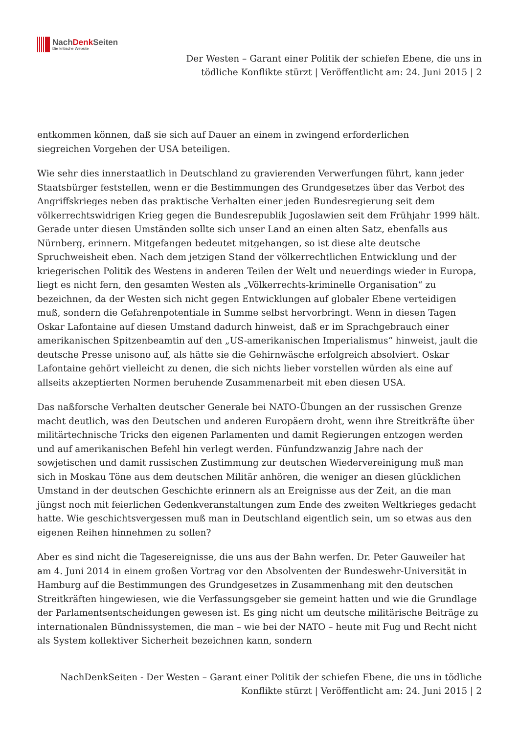NachDenk Seiten
Die kritische Website
Der Westen – Garant einer Politik der schiefen Ebene, die uns in tödliche Konflikte stürzt | Veröffentlicht am: 24. Juni 2015 | 2
entkommen können, daß sie sich auf Dauer an einem in zwingend erforderlichen
siegreichen Vorgehen der USA beteiligen.
Wie sehr dies innerstaatlich in Deutschland zu gravierenden Verwerfungen führt, kann jeder Staatsbürger feststellen, wenn er die Bestimmungen des Grundgesetzes über das Verbot des Angriffskrieges neben das praktische Verhalten einer jeden Bundesregierung seit dem völkerrechtswidrigen Krieg gegen die Bundesrepublik Jugoslawien seit dem Frühjahr 1999 hält. Gerade unter diesen Umständen sollte sich unser Land an einen alten Satz, ebenfalls aus Nürnberg, erinnern. Mitgefangen bedeutet mitgehangen, so ist diese alte deutsche Spruchweisheit eben. Nach dem jetzigen Stand der völkerrechtlichen Entwicklung und der kriegerischen Politik des Westens in anderen Teilen der Welt und neuerdings wieder in Europa, liegt es nicht fern, den gesamten Westen als „Völkerrechts-kriminelle Organisation“ zu bezeichnen, da der Westen sich nicht gegen Entwicklungen auf globaler Ebene verteidigen muß, sondern die Gefahrenpotentiale in Summe selbst hervorbringt. Wenn in diesen Tagen Oskar Lafontaine auf diesen Umstand dadurch hinweist, daß er im Sprachgebrauch einer amerikanischen Spitzenbeamtin auf den „US-amerikanischen Imperialismus“ hinweist, jault die deutsche Presse unisono auf, als hätte sie die Gehirnwäsche erfolgreich absolviert. Oskar Lafontaine gehört vielleicht zu denen, die sich nichts lieber vorstellen würden als eine auf allseits akzeptierten Normen beruhende Zusammenarbeit mit eben diesen USA.
Das naßforsche Verhalten deutscher Generale bei NATO-Übungen an der russischen Grenze macht deutlich, was den Deutschen und anderen Europäern droht, wenn ihre Streitkräfte über militärtechnische Tricks den eigenen Parlamenten und damit Regierungen entzogen werden und auf amerikanischen Befehl hin verlegt werden. Fünfundzwanzig Jahre nach der sowjetischen und damit russischen Zustimmung zur deutschen Wiedervereinigung muß man sich in Moskau Töne aus dem deutschen Militär anhören, die weniger an diesen glücklichen Umstand in der deutschen Geschichte erinnern als an Ereignisse aus der Zeit, an die man jüngst noch mit feierlichen Gedenkveranstaltungen zum Ende des zweiten Weltkrieges gedacht hatte. Wie geschichtsvergessen muß man in Deutschland eigentlich sein, um so etwas aus den eigenen Reihen hinnehmen zu sollen?
Aber es sind nicht die Tagesereignisse, die uns aus der Bahn werfen. Dr. Peter Gauweiler hat am 4. Juni 2014 in einem großen Vortrag vor den Absolventen der Bundeswehr-Universität in Hamburg auf die Bestimmungen des Grundgesetzes in Zusammenhang mit den deutschen Streitkräften hingewiesen, wie die Verfassungsgeber sie gemeint hatten und wie die Grundlage der Parlamentsentscheidungen gewesen ist. Es ging nicht um deutsche militärische Beiträge zu internationalen Bündnissystemen, die man – wie bei der NATO – heute mit Fug und Recht nicht als System kollektiver Sicherheit bezeichnen kann, sondern
NachDenkSeiten - Der Westen – Garant einer Politik der schiefen Ebene, die uns in tödliche Konflikte stürzt | Veröffentlicht am: 24. Juni 2015 | 2